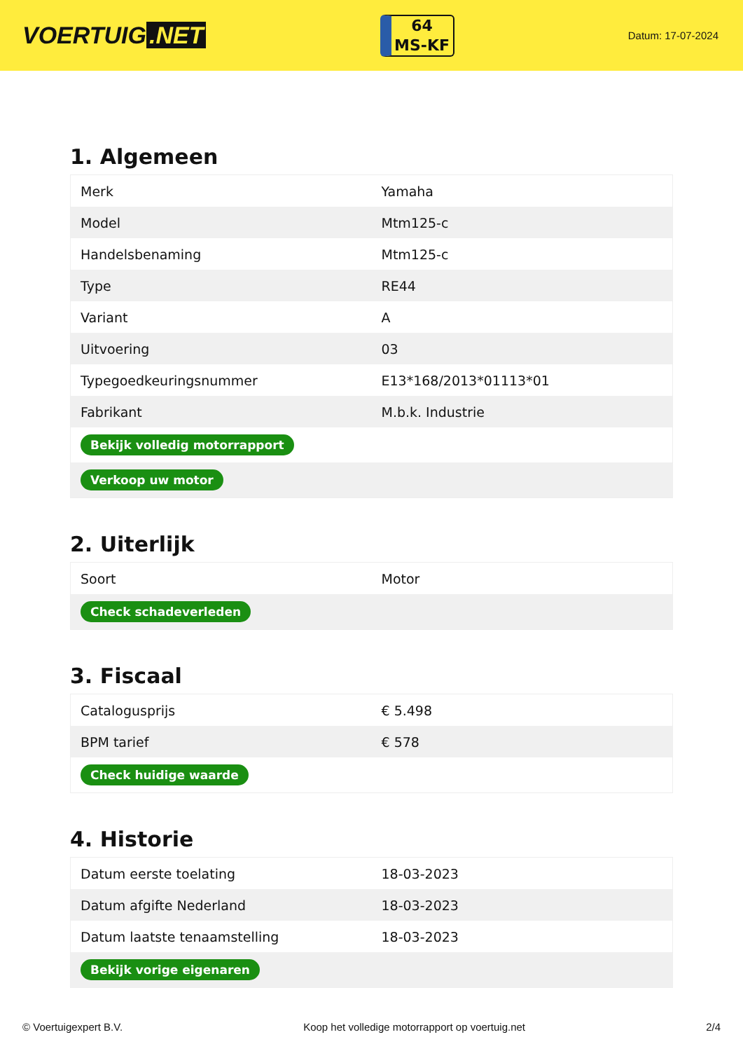VOERTUIG.NET
64
MS-KF
Datum: 17-07-2024
1. Algemeen
| Merk | Yamaha |
| Model | Mtm125-c |
| Handelsbenaming | Mtm125-c |
| Type | RE44 |
| Variant | A |
| Uitvoering | 03 |
| Typegoedkeuringsnummer | E13*168/2013*01113*01 |
| Fabrikant | M.b.k. Industrie |
| Bekijk volledig motorrapport | |
| Verkoop uw motor | |
2. Uiterlijk
| Soort | Motor |
| Check schadeverleden | |
3. Fiscaal
| Catalogusprijs | € 5.498 |
| BPM tarief | € 578 |
| Check huidige waarde | |
4. Historie
| Datum eerste toelating | 18-03-2023 |
| Datum afgifte Nederland | 18-03-2023 |
| Datum laatste tenaamstelling | 18-03-2023 |
| Bekijk vorige eigenaren | |
© Voertuigexpert B.V. Koop het volledige motorrapport op voertuig.net 2/4